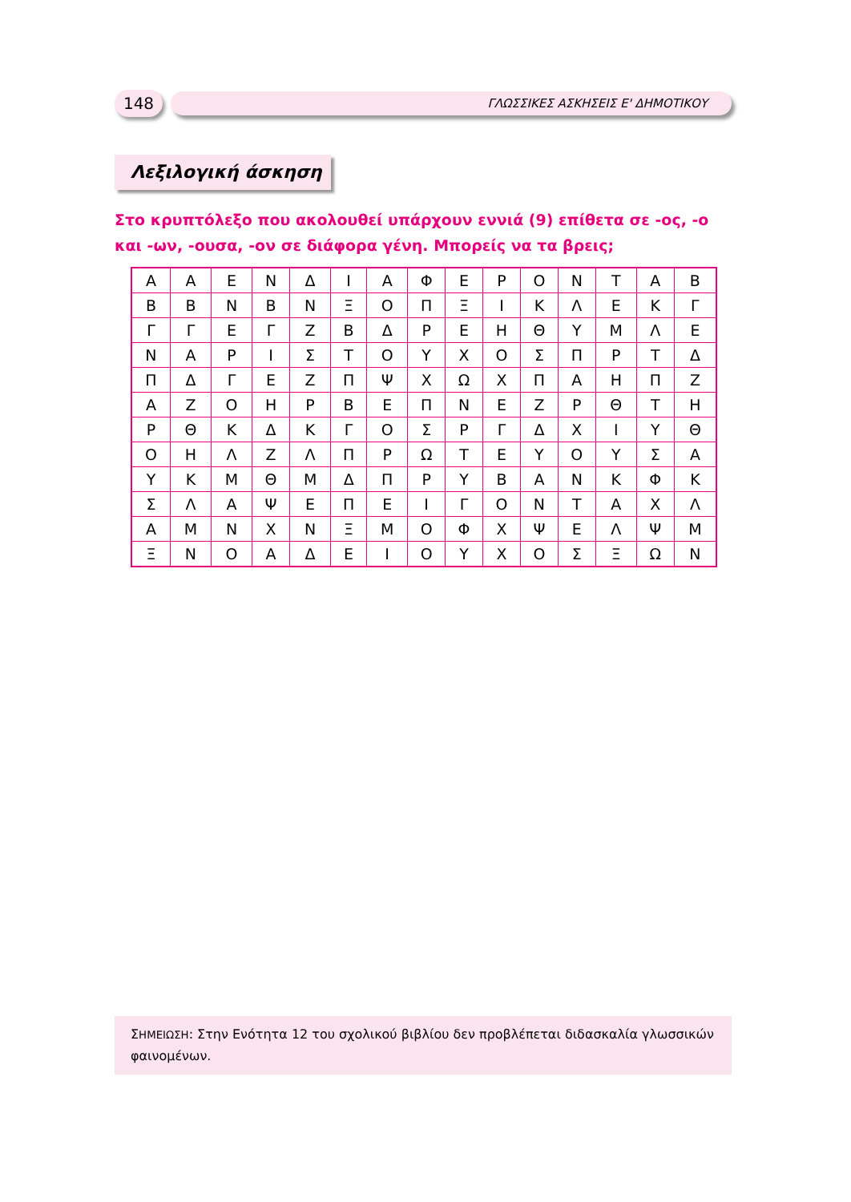148
ΓΛΩΣΣΙΚΕΣ ΑΣΚΗΣΕΙΣ Ε' ΔΗΜΟΤΙΚΟΥ
Λεξιλογική άσκηση
Στο κρυπτόλεξο που ακολουθεί υπάρχουν εννιά (9) επίθετα σε -ος, -ο και -ων, -ουσα, -ον σε διάφορα γένη. Μπορείς να τα βρεις;
| Α | Α | Ε | Ν | Δ | Ι | Α | Φ | Ε | Ρ | Ο | Ν | Τ | Α | Β |
| Β | Β | Ν | Β | Ν | Ξ | Ο | Π | Ξ | Ι | Κ | Λ | Ε | Κ | Γ |
| Γ | Γ | Ε | Γ | Ζ | Β | Δ | Ρ | Ε | Η | Θ | Υ | Μ | Λ | Ε |
| Ν | Α | Ρ | Ι | Σ | Τ | Ο | Υ | Χ | Ο | Σ | Π | Ρ | Τ | Δ |
| Π | Δ | Γ | Ε | Ζ | Π | Ψ | Χ | Ω | Χ | Π | Α | Η | Π | Ζ |
| Α | Ζ | Ο | Η | Ρ | Β | Ε | Π | Ν | Ε | Ζ | Ρ | Θ | Τ | Η |
| Ρ | Θ | Κ | Δ | Κ | Γ | Ο | Σ | Ρ | Γ | Δ | Χ | Ι | Υ | Θ |
| Ο | Η | Λ | Ζ | Λ | Π | Ρ | Ω | Τ | Ε | Υ | Ο | Υ | Σ | Α |
| Υ | Κ | Μ | Θ | Μ | Δ | Π | Ρ | Υ | Β | Α | Ν | Κ | Φ | Κ |
| Σ | Λ | Α | Ψ | Ε | Π | Ε | Ι | Γ | Ο | Ν | Τ | Α | Χ | Λ |
| Α | Μ | Ν | Χ | Ν | Ξ | Μ | Ο | Φ | Χ | Ψ | Ε | Λ | Ψ | Μ |
| Ξ | Ν | Ο | Α | Δ | Ε | Ι | Ο | Υ | Χ | Ο | Σ | Ξ | Ω | Ν |
ΣΗΜΕΙΩΣΗ: Στην Ενότητα 12 του σχολικού βιβλίου δεν προβλέπεται διδασκαλία γλωσσικών φαινομένων.